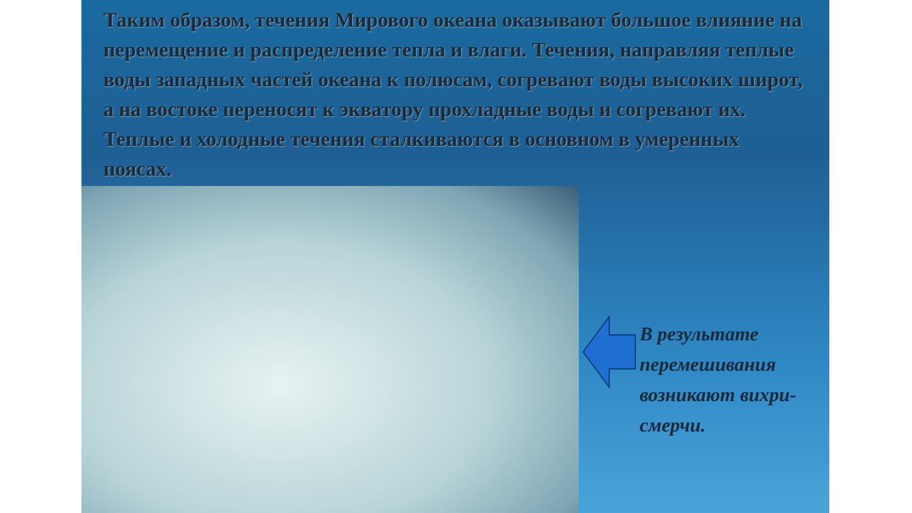Таким образом, течения Мирового океана оказывают большое влияние на перемещение и распределение тепла и влаги. Течения, направляя теплые воды западных частей океана к полюсам, согревают воды высоких широт, а на востоке переносят к экватору прохладные воды и согревают их. Теплые и холодные течения сталкиваются в основном в умеренных поясах.
В результате
перемешивания
возникают вихри-
смерчи.